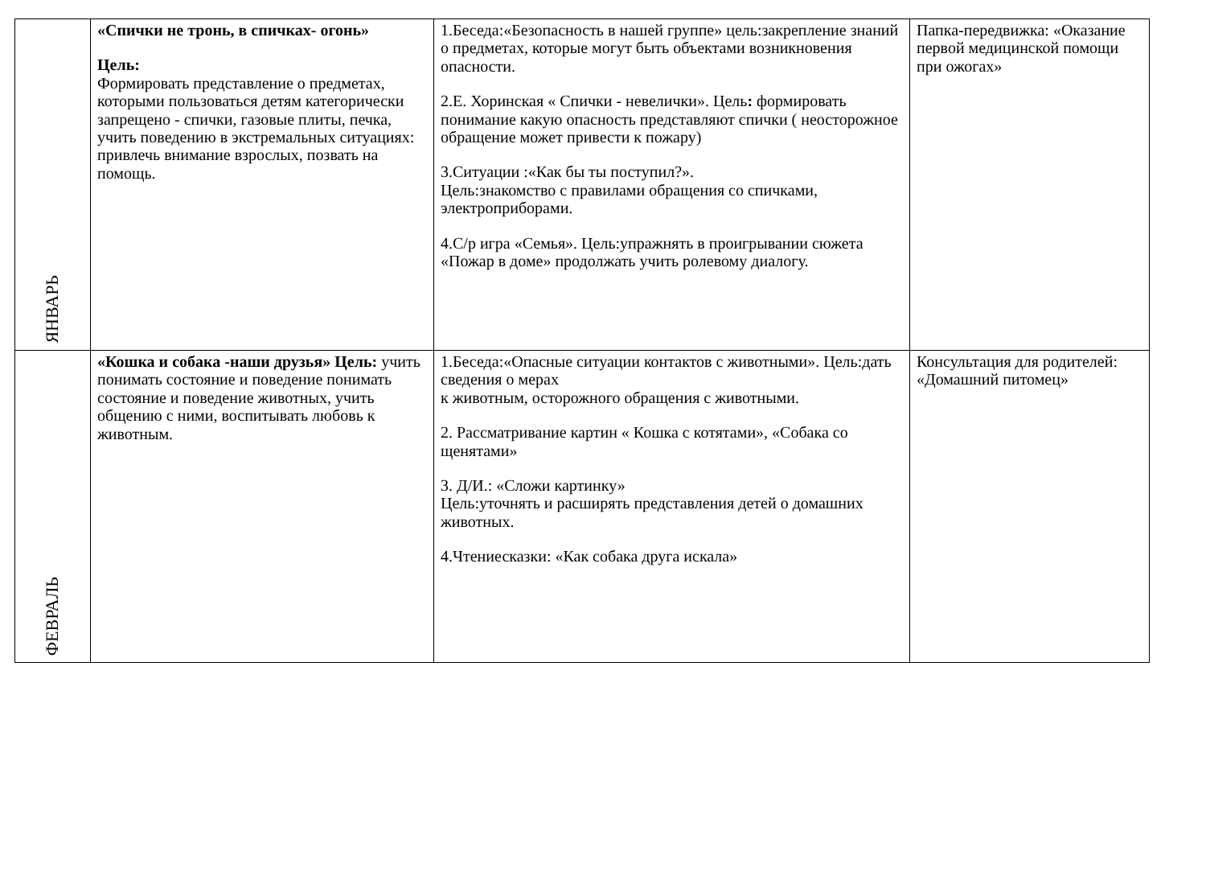| ЯНВАРЬ | «Спички не тронь, в спичках- огонь» Цель: Формировать представление о предметах, которыми пользоваться детям категорически запрещено - спички, газовые плиты, печка, учить поведению в экстремальных ситуациях: привлечь внимание взрослых, позвать на помощь. | 1.Беседа:«Безопасность в нашей группе» цель:закрепление знаний о предметах, которые могут быть объектами возникновения опасности. 2.Е. Хоринская « Спички - невелички». Цель : формировать понимание какую опасность представляют спички ( неосторожное обращение может привести к пожару) 3.Ситуации :«Как бы ты поступил?». Цель:знакомство с правилами обращения со спичками, электроприборами. 4.С/р игра «Семья». Цель:упражнять в проигрывании сюжета «Пожар в доме» продолжать учить ролевому диалогу. | Папка-передвижка: «Оказание первой медицинской помощи при ожогах» |
| ФЕВРАЛЬ | «Кошка и собака -наши друзья» Цель: учить понимать состояние и поведение понимать состояние и поведение животных, учить общению с ними, воспитывать любовь к животным. | 1.Беседа:«Опасные ситуации контактов с животными». Цель:дать сведения о мерах к животным, осторожного обращения с животными. 2. Рассматривание картин « Кошка с котятами», «Собака со щенятами» 3. Д/И.: «Сложи картинку» Цель:уточнять и расширять представления детей о домашних животных. 4.Чтениесказки: «Как собака друга искала» | Консультация для родителей: «Домашний питомец» |